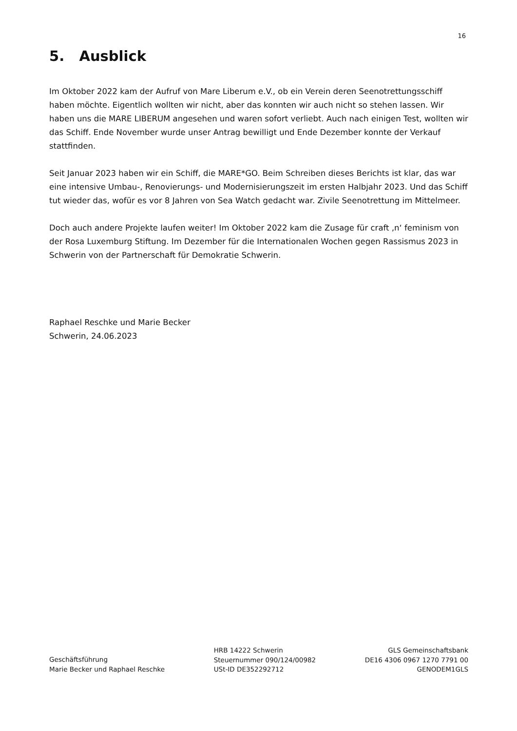16
5. Ausblick
Im Oktober 2022 kam der Aufruf von Mare Liberum e.V., ob ein Verein deren Seenotrettungsschiff haben möchte. Eigentlich wollten wir nicht, aber das konnten wir auch nicht so stehen lassen. Wir haben uns die MARE LIBERUM angesehen und waren sofort verliebt. Auch nach einigen Test, wollten wir das Schiff. Ende November wurde unser Antrag bewilligt und Ende Dezember konnte der Verkauf stattfinden.
Seit Januar 2023 haben wir ein Schiff, die MARE*GO. Beim Schreiben dieses Berichts ist klar, das war eine intensive Umbau-, Renovierungs- und Modernisierungszeit im ersten Halbjahr 2023. Und das Schiff tut wieder das, wofür es vor 8 Jahren von Sea Watch gedacht war. Zivile Seenotrettung im Mittelmeer.
Doch auch andere Projekte laufen weiter! Im Oktober 2022 kam die Zusage für craft ‚n‘ feminism von der Rosa Luxemburg Stiftung. Im Dezember für die Internationalen Wochen gegen Rassismus 2023 in Schwerin von der Partnerschaft für Demokratie Schwerin.
Raphael Reschke und Marie Becker
Schwerin, 24.06.2023
Geschäftsführung
Marie Becker und Raphael Reschke
HRB 14222 Schwerin
Steuernummer 090/124/00982
USt-ID DE352292712
GLS Gemeinschaftsbank
DE16 4306 0967 1270 7791 00
GENODEM1GLS